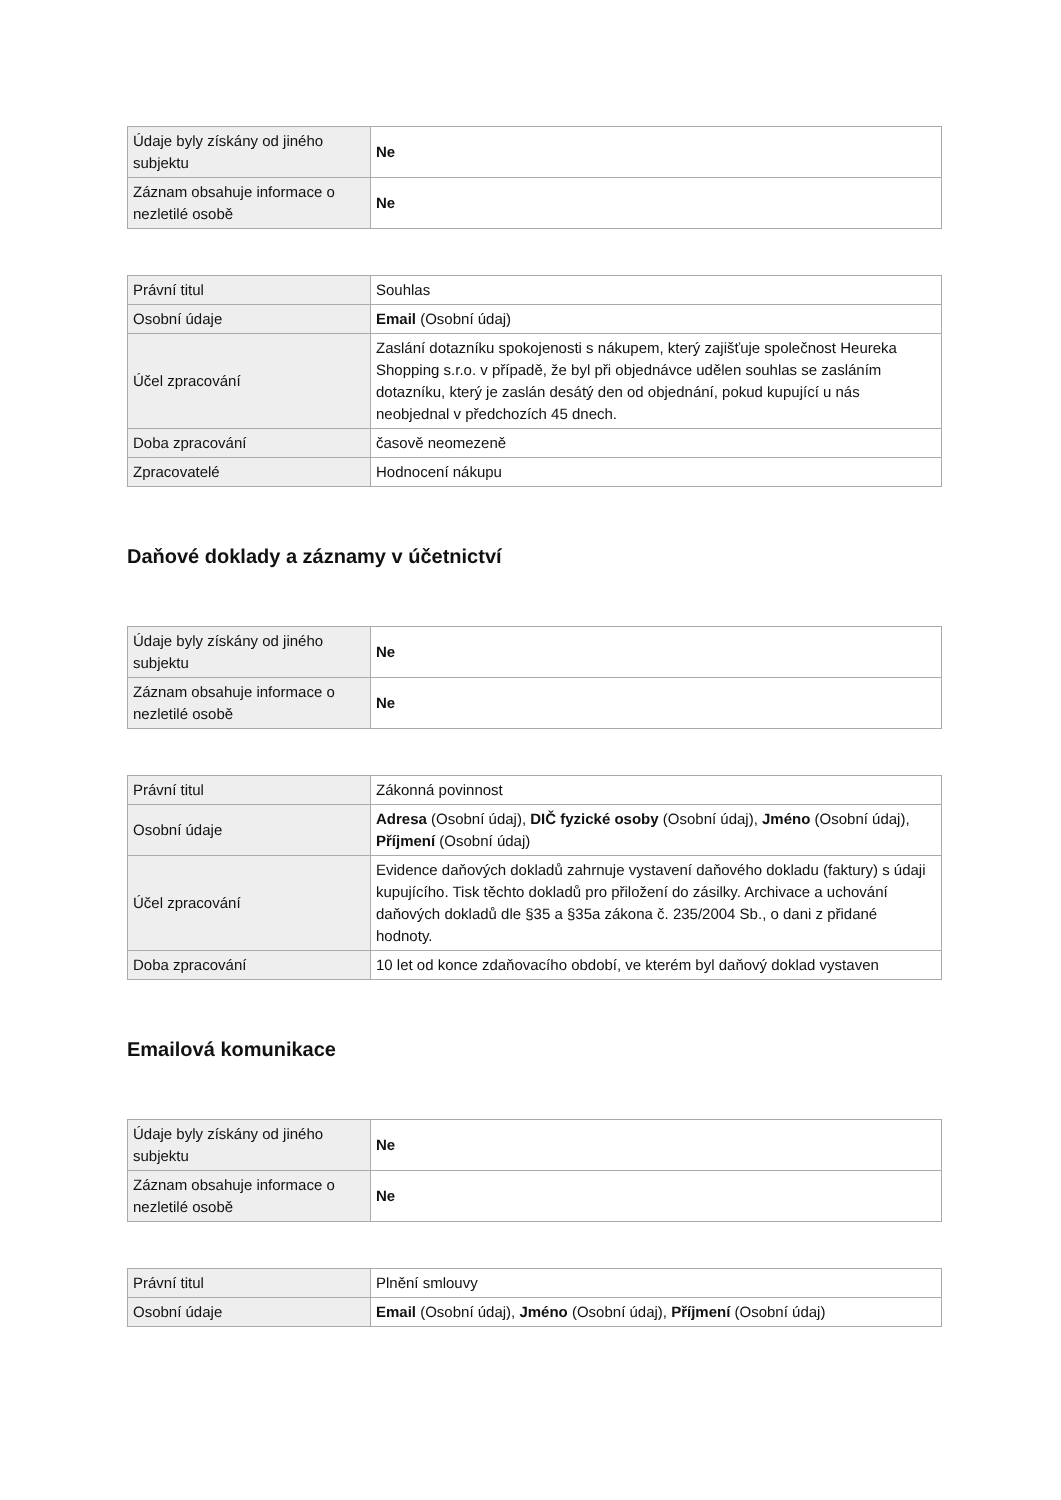| Údaje byly získány od jiného subjektu | Ne |
| Záznam obsahuje informace o nezletilé osobě | Ne |
| Právní titul | Souhlas |
| Osobní údaje | Email (Osobní údaj) |
| Účel zpracování | Zaslání dotazníku spokojenosti s nákupem, který zajišťuje společnost Heureka Shopping s.r.o. v případě, že byl při objednávce udělen souhlas se zasláním dotazníku, který je zaslán desátý den od objednání, pokud kupující u nás neobjednal v předchozích 45 dnech. |
| Doba zpracování | časově neomezeně |
| Zpracovatelé | Hodnocení nákupu |
Daňové doklady a záznamy v účetnictví
| Údaje byly získány od jiného subjektu | Ne |
| Záznam obsahuje informace o nezletilé osobě | Ne |
| Právní titul | Zákonná povinnost |
| Osobní údaje | Adresa (Osobní údaj), DIČ fyzické osoby (Osobní údaj), Jméno (Osobní údaj), Příjmení (Osobní údaj) |
| Účel zpracování | Evidence daňových dokladů zahrnuje vystavení daňového dokladu (faktury) s údaji kupujícího. Tisk těchto dokladů pro přiložení do zásilky. Archivace a uchování daňových dokladů dle §35 a §35a zákona č. 235/2004 Sb., o dani z přidané hodnoty. |
| Doba zpracování | 10 let od konce zdaňovacího období, ve kterém byl daňový doklad vystaven |
Emailová komunikace
| Údaje byly získány od jiného subjektu | Ne |
| Záznam obsahuje informace o nezletilé osobě | Ne |
| Právní titul | Plnění smlouvy |
| Osobní údaje | Email (Osobní údaj), Jméno (Osobní údaj), Příjmení (Osobní údaj) |